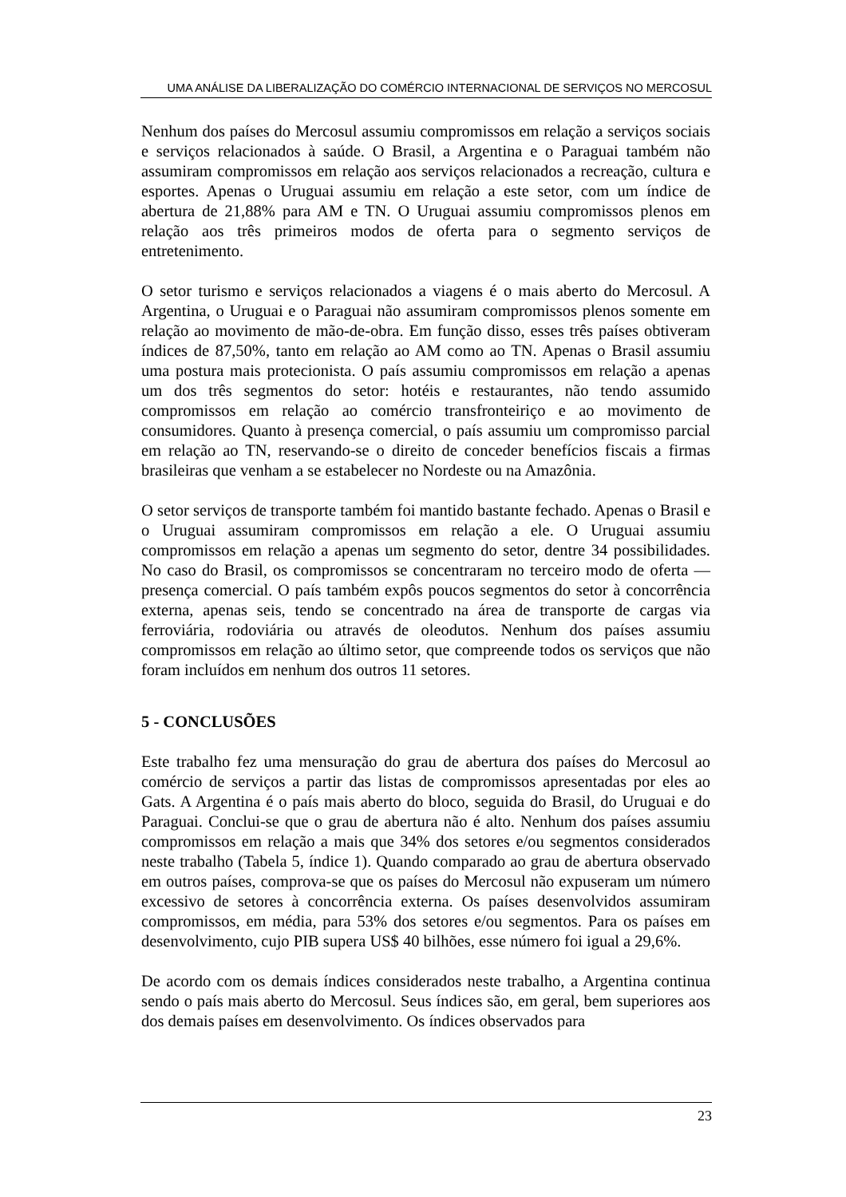UMA ANÁLISE DA LIBERALIZAÇÃO DO COMÉRCIO INTERNACIONAL DE SERVIÇOS NO MERCOSUL
Nenhum dos países do Mercosul assumiu compromissos em relação a serviços sociais e serviços relacionados à saúde. O Brasil, a Argentina e o Paraguai também não assumiram compromissos em relação aos serviços relacionados a recreação, cultura e esportes. Apenas o Uruguai assumiu em relação a este setor, com um índice de abertura de 21,88% para AM e TN. O Uruguai assumiu compromissos plenos em relação aos três primeiros modos de oferta para o segmento serviços de entretenimento.
O setor turismo e serviços relacionados a viagens é o mais aberto do Mercosul. A Argentina, o Uruguai e o Paraguai não assumiram compromissos plenos somente em relação ao movimento de mão-de-obra. Em função disso, esses três países obtiveram índices de 87,50%, tanto em relação ao AM como ao TN. Apenas o Brasil assumiu uma postura mais protecionista. O país assumiu compromissos em relação a apenas um dos três segmentos do setor: hotéis e restaurantes, não tendo assumido compromissos em relação ao comércio transfronteiriço e ao movimento de consumidores. Quanto à presença comercial, o país assumiu um compromisso parcial em relação ao TN, reservando-se o direito de conceder benefícios fiscais a firmas brasileiras que venham a se estabelecer no Nordeste ou na Amazônia.
O setor serviços de transporte também foi mantido bastante fechado. Apenas o Brasil e o Uruguai assumiram compromissos em relação a ele. O Uruguai assumiu compromissos em relação a apenas um segmento do setor, dentre 34 possibilidades. No caso do Brasil, os compromissos se concentraram no terceiro modo de oferta — presença comercial. O país também expôs poucos segmentos do setor à concorrência externa, apenas seis, tendo se concentrado na área de transporte de cargas via ferroviária, rodoviária ou através de oleodutos. Nenhum dos países assumiu compromissos em relação ao último setor, que compreende todos os serviços que não foram incluídos em nenhum dos outros 11 setores.
5 - CONCLUSÕES
Este trabalho fez uma mensuração do grau de abertura dos países do Mercosul ao comércio de serviços a partir das listas de compromissos apresentadas por eles ao Gats. A Argentina é o país mais aberto do bloco, seguida do Brasil, do Uruguai e do Paraguai. Conclui-se que o grau de abertura não é alto. Nenhum dos países assumiu compromissos em relação a mais que 34% dos setores e/ou segmentos considerados neste trabalho (Tabela 5, índice 1). Quando comparado ao grau de abertura observado em outros países, comprova-se que os países do Mercosul não expuseram um número excessivo de setores à concorrência externa. Os países desenvolvidos assumiram compromissos, em média, para 53% dos setores e/ou segmentos. Para os países em desenvolvimento, cujo PIB supera US$ 40 bilhões, esse número foi igual a 29,6%.
De acordo com os demais índices considerados neste trabalho, a Argentina continua sendo o país mais aberto do Mercosul. Seus índices são, em geral, bem superiores aos dos demais países em desenvolvimento. Os índices observados para
23